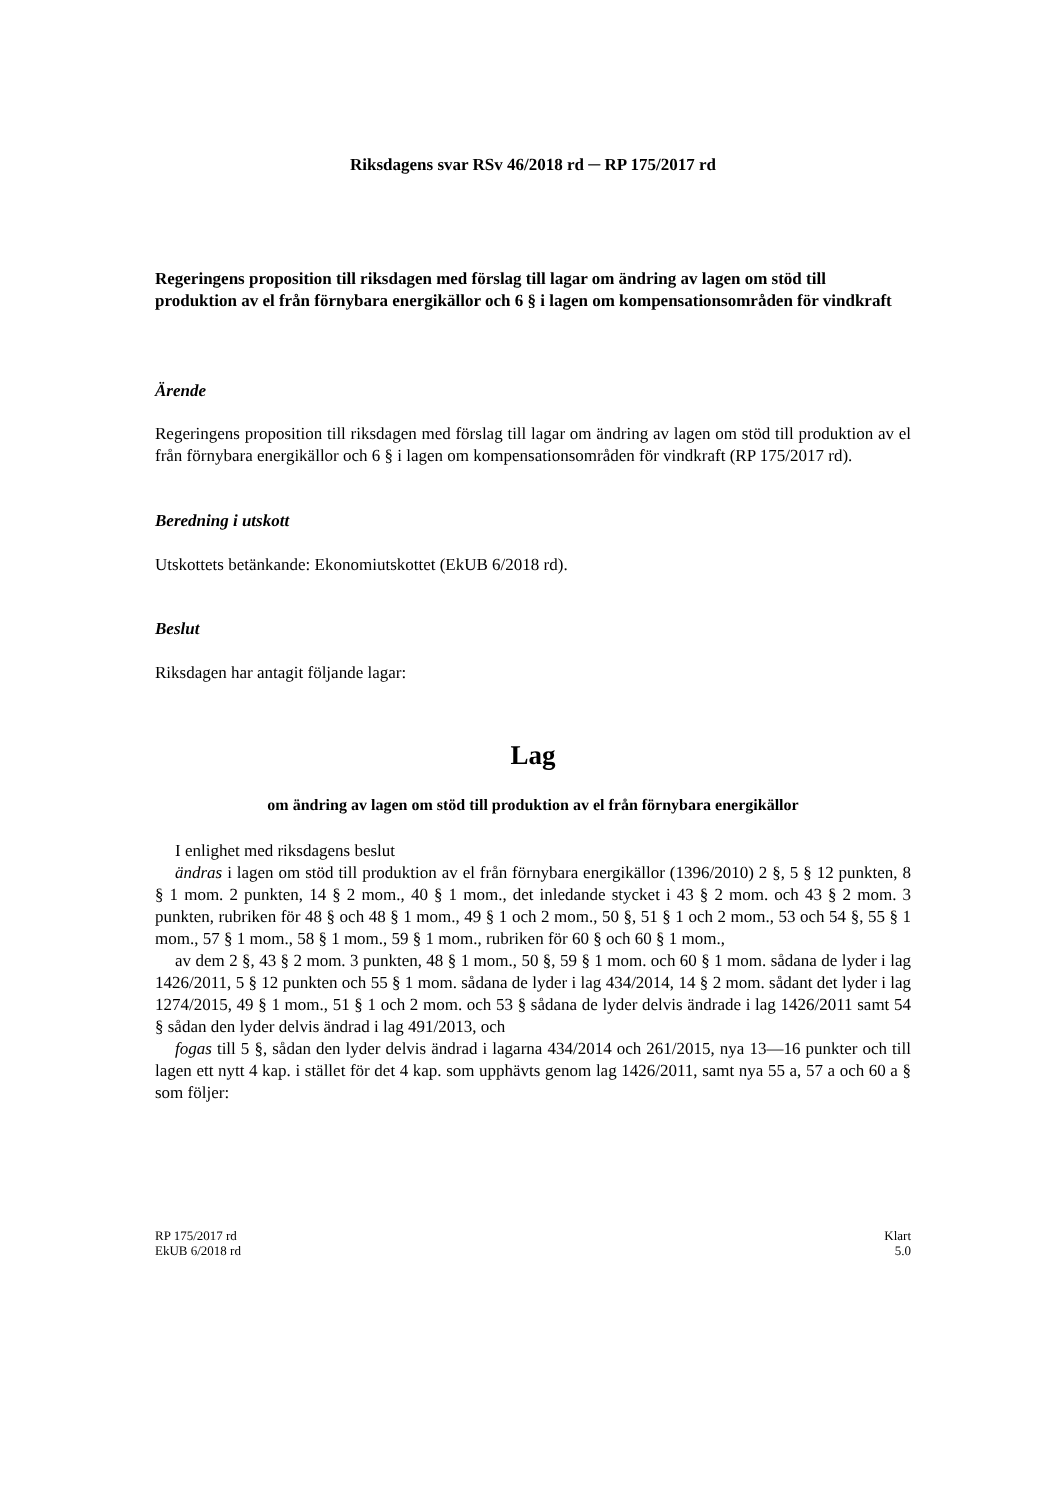Riksdagens svar RSv 46/2018 rd ─ RP 175/2017 rd
Regeringens proposition till riksdagen med förslag till lagar om ändring av lagen om stöd till produktion av el från förnybara energikällor och 6 § i lagen om kompensationsområden för vindkraft
Ärende
Regeringens proposition till riksdagen med förslag till lagar om ändring av lagen om stöd till produktion av el från förnybara energikällor och 6 § i lagen om kompensationsområden för vindkraft (RP 175/2017 rd).
Beredning i utskott
Utskottets betänkande: Ekonomiutskottet (EkUB 6/2018 rd).
Beslut
Riksdagen har antagit följande lagar:
Lag
om ändring av lagen om stöd till produktion av el från förnybara energikällor
I enlighet med riksdagens beslut
ändras i lagen om stöd till produktion av el från förnybara energikällor (1396/2010) 2 §, 5 § 12 punkten, 8 § 1 mom. 2 punkten, 14 § 2 mom., 40 § 1 mom., det inledande stycket i 43 § 2 mom. och 43 § 2 mom. 3 punkten, rubriken för 48 § och 48 § 1 mom., 49 § 1 och 2 mom., 50 §, 51 § 1 och 2 mom., 53 och 54 §, 55 § 1 mom., 57 § 1 mom., 58 § 1 mom., 59 § 1 mom., rubriken för 60 § och 60 § 1 mom.,
av dem 2 §, 43 § 2 mom. 3 punkten, 48 § 1 mom., 50 §, 59 § 1 mom. och 60 § 1 mom. sådana de lyder i lag 1426/2011, 5 § 12 punkten och 55 § 1 mom. sådana de lyder i lag 434/2014, 14 § 2 mom. sådant det lyder i lag 1274/2015, 49 § 1 mom., 51 § 1 och 2 mom. och 53 § sådana de lyder delvis ändrade i lag 1426/2011 samt 54 § sådan den lyder delvis ändrad i lag 491/2013, och
fogas till 5 §, sådan den lyder delvis ändrad i lagarna 434/2014 och 261/2015, nya 13—16 punkter och till lagen ett nytt 4 kap. i stället för det 4 kap. som upphävts genom lag 1426/2011, samt nya 55 a, 57 a och 60 a § som följer:
RP 175/2017 rd
EkUB 6/2018 rd
Klart
5.0